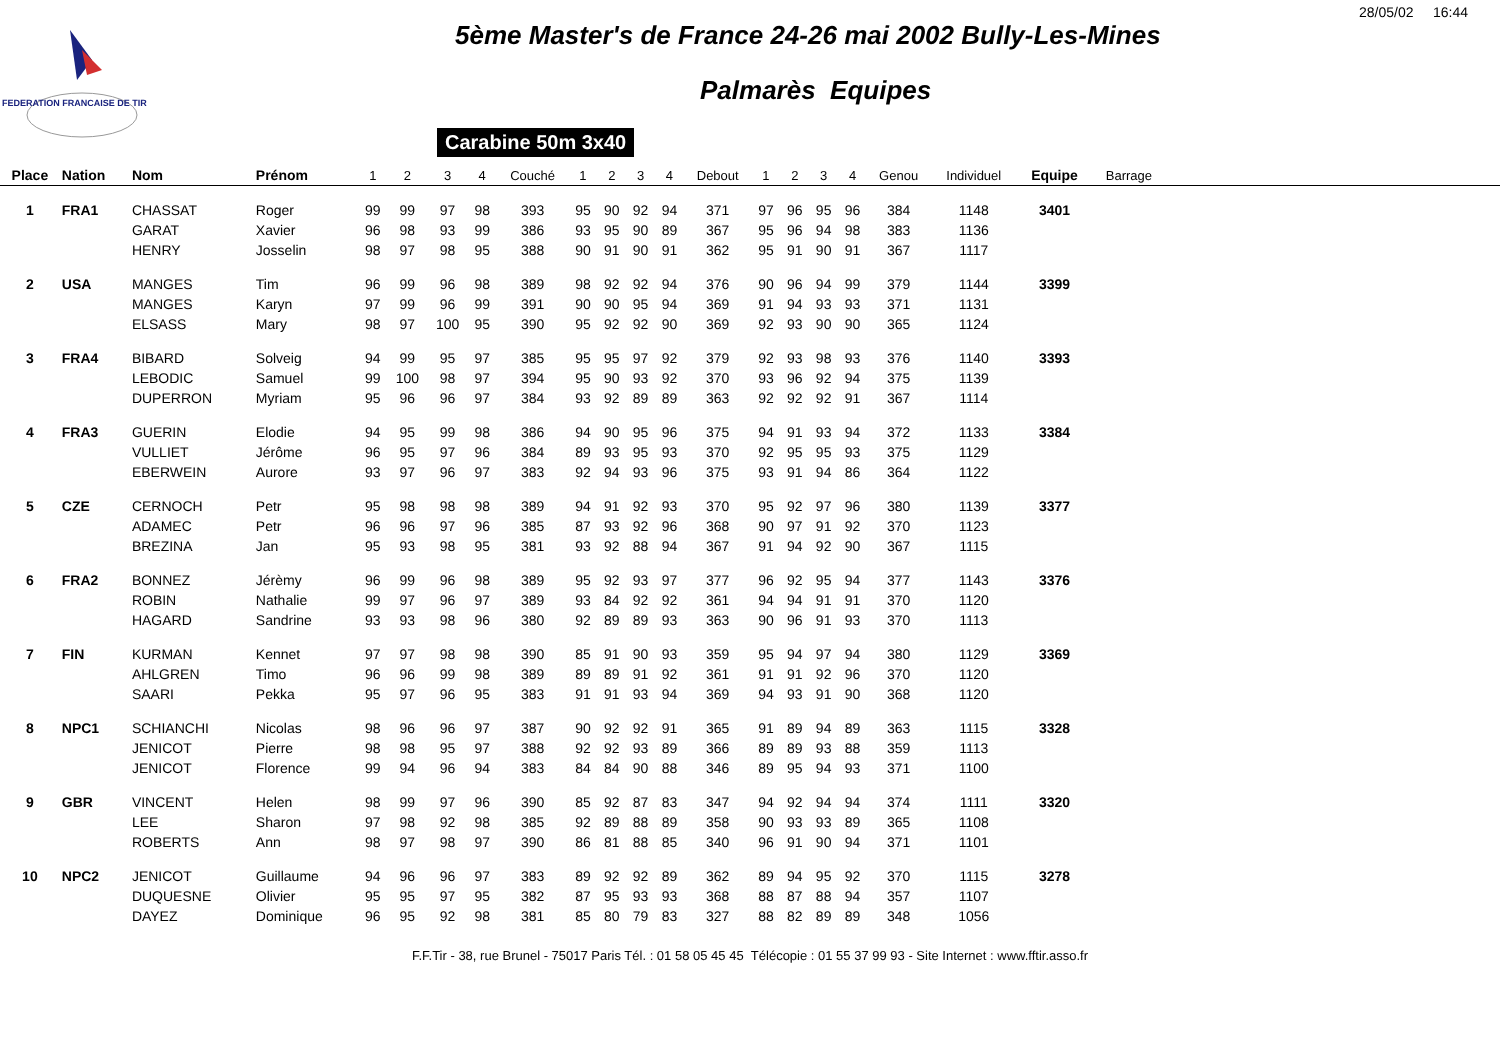28/05/02 16:44
FEDERATION FRANCAISE DE TIR
5ème Master's de France 24-26 mai 2002 Bully-Les-Mines
Palmarès Equipes
Carabine 50m 3x40
| Place | Nation | Nom | Prénom | 1 | 2 | 3 | 4 | Couché | 1 | 2 | 3 | 4 | Debout | 1 | 2 | 3 | 4 | Genou | Individuel | Equipe | Barrage | |
| --- | --- | --- | --- | --- | --- | --- | --- | --- | --- | --- | --- | --- | --- | --- | --- | --- | --- | --- | --- | --- | --- | --- |
| 1 | FRA1 | CHASSAT | Roger | 99 | 99 | 97 | 98 | 393 | 95 | 90 | 92 | 94 | 371 | 97 | 96 | 95 | 96 | 384 | 1148 | 3401 | | |
| | | GARAT | Xavier | 96 | 98 | 93 | 99 | 386 | 93 | 95 | 90 | 89 | 367 | 95 | 96 | 94 | 98 | 383 | 1136 | | | |
| | | HENRY | Josselin | 98 | 97 | 98 | 95 | 388 | 90 | 91 | 90 | 91 | 362 | 95 | 91 | 90 | 91 | 367 | 1117 | | | |
| 2 | USA | MANGES | Tim | 96 | 99 | 96 | 98 | 389 | 98 | 92 | 92 | 94 | 376 | 90 | 96 | 94 | 99 | 379 | 1144 | 3399 | | |
| | | MANGES | Karyn | 97 | 99 | 96 | 99 | 391 | 90 | 90 | 95 | 94 | 369 | 91 | 94 | 93 | 93 | 371 | 1131 | | | |
| | | ELSASS | Mary | 98 | 97 | 100 | 95 | 390 | 95 | 92 | 92 | 90 | 369 | 92 | 93 | 90 | 90 | 365 | 1124 | | | |
| 3 | FRA4 | BIBARD | Solveig | 94 | 99 | 95 | 97 | 385 | 95 | 95 | 97 | 92 | 379 | 92 | 93 | 98 | 93 | 376 | 1140 | 3393 | | |
| | | LEBODIC | Samuel | 99 | 100 | 98 | 97 | 394 | 95 | 90 | 93 | 92 | 370 | 93 | 96 | 92 | 94 | 375 | 1139 | | | |
| | | DUPERRON | Myriam | 95 | 96 | 96 | 97 | 384 | 93 | 92 | 89 | 89 | 363 | 92 | 92 | 92 | 91 | 367 | 1114 | | | |
| 4 | FRA3 | GUERIN | Elodie | 94 | 95 | 99 | 98 | 386 | 94 | 90 | 95 | 96 | 375 | 94 | 91 | 93 | 94 | 372 | 1133 | 3384 | | |
| | | VULLIET | Jérôme | 96 | 95 | 97 | 96 | 384 | 89 | 93 | 95 | 93 | 370 | 92 | 95 | 95 | 93 | 375 | 1129 | | | |
| | | EBERWEIN | Aurore | 93 | 97 | 96 | 97 | 383 | 92 | 94 | 93 | 96 | 375 | 93 | 91 | 94 | 86 | 364 | 1122 | | | |
| 5 | CZE | CERNOCH | Petr | 95 | 98 | 98 | 98 | 389 | 94 | 91 | 92 | 93 | 370 | 95 | 92 | 97 | 96 | 380 | 1139 | 3377 | | |
| | | ADAMEC | Petr | 96 | 96 | 97 | 96 | 385 | 87 | 93 | 92 | 96 | 368 | 90 | 97 | 91 | 92 | 370 | 1123 | | | |
| | | BREZINA | Jan | 95 | 93 | 98 | 95 | 381 | 93 | 92 | 88 | 94 | 367 | 91 | 94 | 92 | 90 | 367 | 1115 | | | |
| 6 | FRA2 | BONNEZ | Jérèmy | 96 | 99 | 96 | 98 | 389 | 95 | 92 | 93 | 97 | 377 | 96 | 92 | 95 | 94 | 377 | 1143 | 3376 | | |
| | | ROBIN | Nathalie | 99 | 97 | 96 | 97 | 389 | 93 | 84 | 92 | 92 | 361 | 94 | 94 | 91 | 91 | 370 | 1120 | | | |
| | | HAGARD | Sandrine | 93 | 93 | 98 | 96 | 380 | 92 | 89 | 89 | 93 | 363 | 90 | 96 | 91 | 93 | 370 | 1113 | | | |
| 7 | FIN | KURMAN | Kennet | 97 | 97 | 98 | 98 | 390 | 85 | 91 | 90 | 93 | 359 | 95 | 94 | 97 | 94 | 380 | 1129 | 3369 | | |
| | | AHLGREN | Timo | 96 | 96 | 99 | 98 | 389 | 89 | 89 | 91 | 92 | 361 | 91 | 91 | 92 | 96 | 370 | 1120 | | | |
| | | SAARI | Pekka | 95 | 97 | 96 | 95 | 383 | 91 | 91 | 93 | 94 | 369 | 94 | 93 | 91 | 90 | 368 | 1120 | | | |
| 8 | NPC1 | SCHIANCHI | Nicolas | 98 | 96 | 96 | 97 | 387 | 90 | 92 | 92 | 91 | 365 | 91 | 89 | 94 | 89 | 363 | 1115 | 3328 | | |
| | | JENICOT | Pierre | 98 | 98 | 95 | 97 | 388 | 92 | 92 | 93 | 89 | 366 | 89 | 89 | 93 | 88 | 359 | 1113 | | | |
| | | JENICOT | Florence | 99 | 94 | 96 | 94 | 383 | 84 | 84 | 90 | 88 | 346 | 89 | 95 | 94 | 93 | 371 | 1100 | | | |
| 9 | GBR | VINCENT | Helen | 98 | 99 | 97 | 96 | 390 | 85 | 92 | 87 | 83 | 347 | 94 | 92 | 94 | 94 | 374 | 1111 | 3320 | | |
| | | LEE | Sharon | 97 | 98 | 92 | 98 | 385 | 92 | 89 | 88 | 89 | 358 | 90 | 93 | 93 | 89 | 365 | 1108 | | | |
| | | ROBERTS | Ann | 98 | 97 | 98 | 97 | 390 | 86 | 81 | 88 | 85 | 340 | 96 | 91 | 90 | 94 | 371 | 1101 | | | |
| 10 | NPC2 | JENICOT | Guillaume | 94 | 96 | 96 | 97 | 383 | 89 | 92 | 92 | 89 | 362 | 89 | 94 | 95 | 92 | 370 | 1115 | 3278 | | |
| | | DUQUESNE | Olivier | 95 | 95 | 97 | 95 | 382 | 87 | 95 | 93 | 93 | 368 | 88 | 87 | 88 | 94 | 357 | 1107 | | | |
| | | DAYEZ | Dominique | 96 | 95 | 92 | 98 | 381 | 85 | 80 | 79 | 83 | 327 | 88 | 82 | 89 | 89 | 348 | 1056 | | | |
F.F.Tir - 38, rue Brunel - 75017 Paris Tél. : 01 58 05 45 45 Télécopie : 01 55 37 99 93 - Site Internet : www.fftir.asso.fr